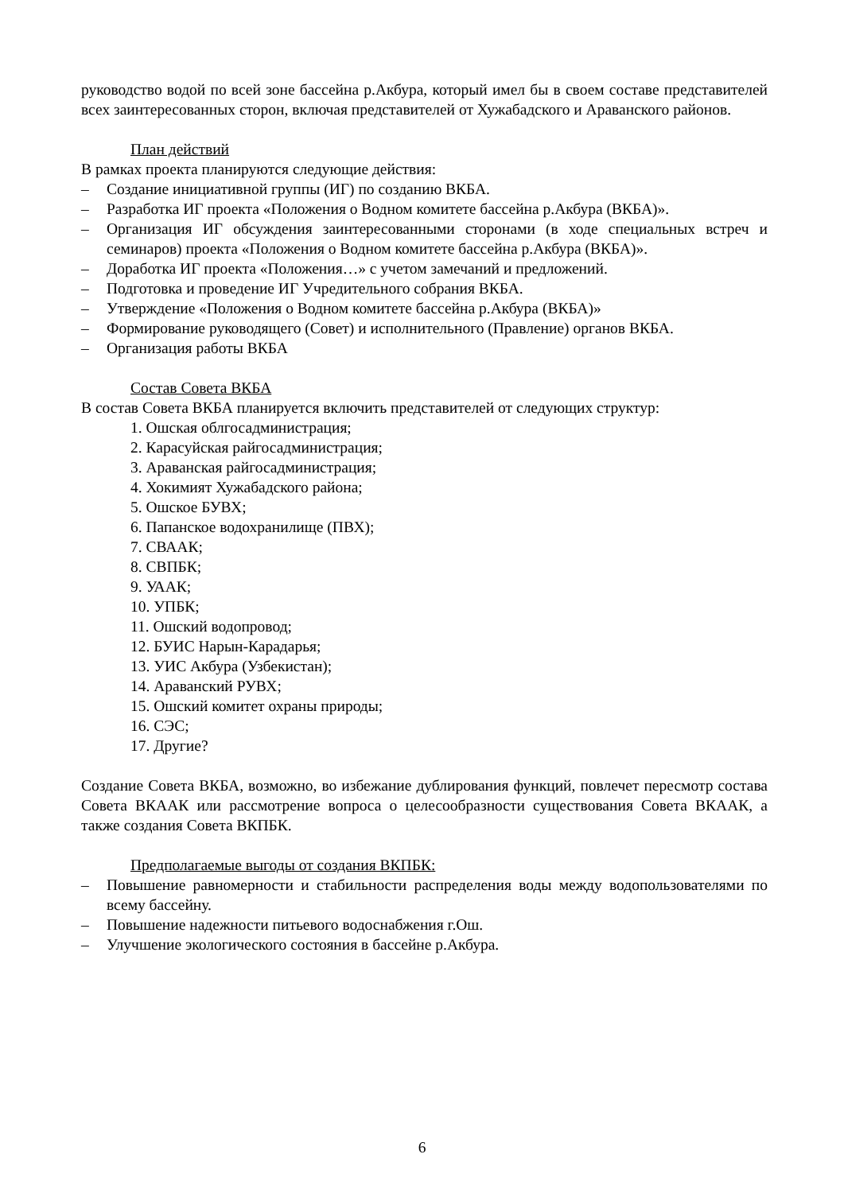руководство водой по всей зоне бассейна р.Акбура, который имел бы в своем составе представителей всех заинтересованных сторон, включая представителей от Хужабадского и Араванского районов.
План действий
В рамках проекта планируются следующие действия:
– Создание инициативной группы (ИГ) по созданию ВКБА.
– Разработка ИГ проекта «Положения о Водном комитете бассейна р.Акбура (ВКБА)».
– Организация ИГ обсуждения заинтересованными сторонами (в ходе специальных встреч и семинаров) проекта «Положения о Водном комитете бассейна р.Акбура (ВКБА)».
– Доработка ИГ проекта «Положения…» с учетом замечаний и предложений.
– Подготовка и проведение ИГ Учредительного собрания ВКБА.
– Утверждение «Положения о Водном комитете бассейна р.Акбура (ВКБА)»
– Формирование руководящего (Совет) и исполнительного (Правление) органов ВКБА.
– Организация работы ВКБА
Состав Совета ВКБА
В состав Совета ВКБА планируется включить представителей от следующих структур:
1. Ошская облгосадминистрация;
2. Карасуйская райгосадминистрация;
3. Араванская райгосадминистрация;
4. Хокимият Хужабадского района;
5. Ошское БУВХ;
6. Папанское водохранилище (ПВХ);
7. СВААК;
8. СВПБК;
9. УААК;
10. УПБК;
11. Ошский водопровод;
12. БУИС Нарын-Карадарья;
13. УИС Акбура (Узбекистан);
14. Араванский РУВХ;
15. Ошский комитет охраны природы;
16. СЭС;
17. Другие?
Создание Совета ВКБА, возможно, во избежание дублирования функций, повлечет пересмотр состава Совета ВКААК или рассмотрение вопроса о целесообразности существования Совета ВКААК, а также создания Совета ВКПБК.
Предполагаемые выгоды от создания ВКПБК:
– Повышение равномерности и стабильности распределения воды между водопользователями по всему бассейну.
– Повышение надежности питьевого водоснабжения г.Ош.
– Улучшение экологического состояния в бассейне р.Акбура.
6